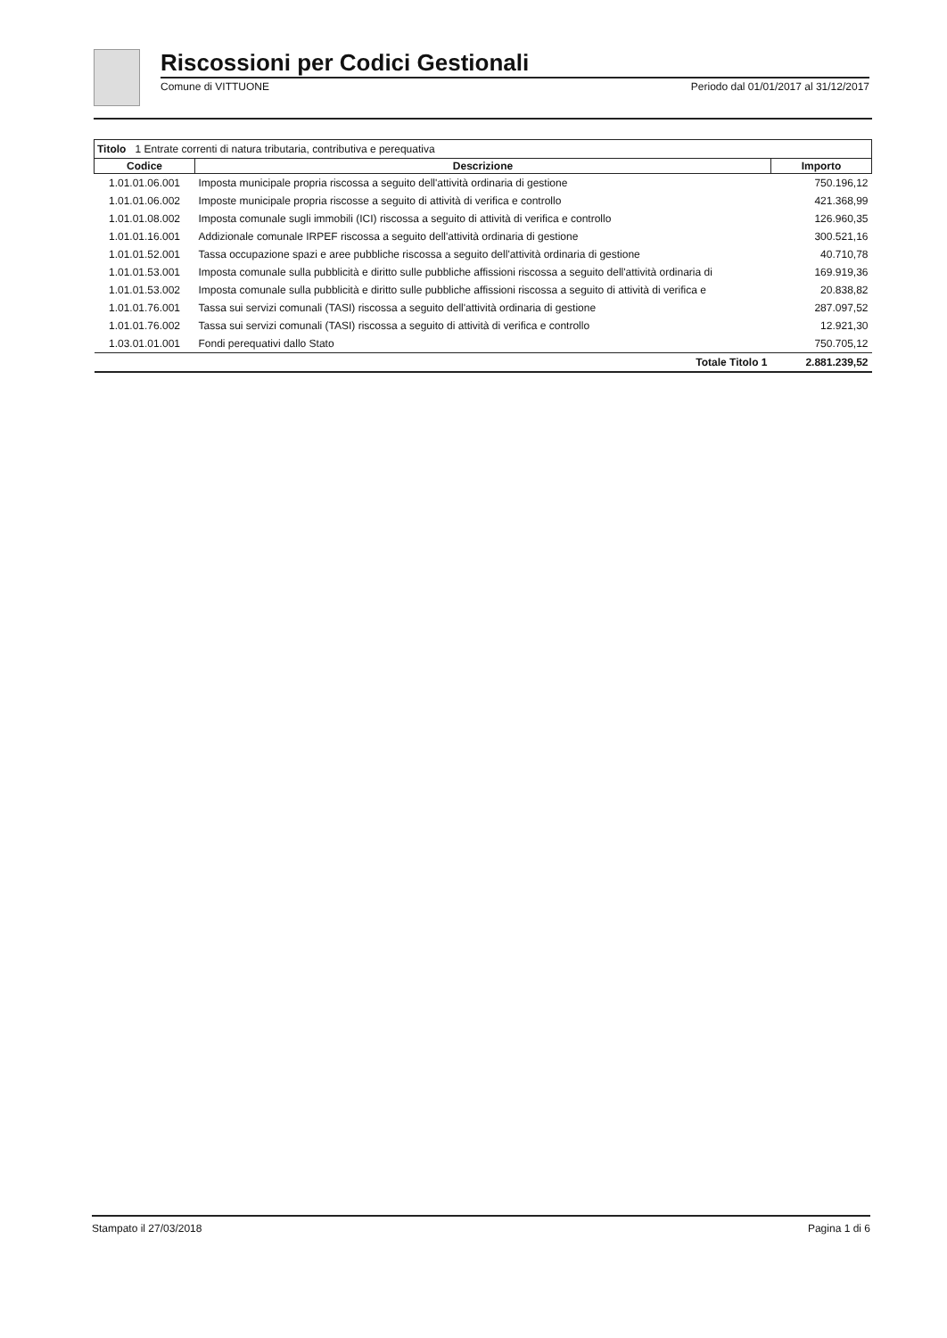Riscossioni per Codici Gestionali
Comune di VITTUONE Periodo dal 01/01/2017 al 31/12/2017
| Titolo 1 Entrate correnti di natura tributaria, contributiva e perequativa | | |
| Codice | Descrizione | Importo |
| 1.01.01.06.001 | Imposta municipale propria riscossa a seguito dell'attività ordinaria di gestione | 750.196,12 |
| 1.01.01.06.002 | Imposte municipale propria riscosse a seguito di attività di verifica e controllo | 421.368,99 |
| 1.01.01.08.002 | Imposta comunale sugli immobili (ICI) riscossa a seguito di attività di verifica e controllo | 126.960,35 |
| 1.01.01.16.001 | Addizionale comunale IRPEF riscossa a seguito dell'attività ordinaria di gestione | 300.521,16 |
| 1.01.01.52.001 | Tassa occupazione spazi e aree pubbliche riscossa a seguito dell'attività ordinaria di gestione | 40.710,78 |
| 1.01.01.53.001 | Imposta comunale sulla pubblicità e diritto sulle pubbliche affissioni riscossa a seguito dell'attività ordinaria di | 169.919,36 |
| 1.01.01.53.002 | Imposta comunale sulla pubblicità e diritto sulle pubbliche affissioni riscossa a seguito di attività di verifica e | 20.838,82 |
| 1.01.01.76.001 | Tassa sui servizi comunali (TASI) riscossa a seguito dell'attività ordinaria di gestione | 287.097,52 |
| 1.01.01.76.002 | Tassa sui servizi comunali (TASI) riscossa a seguito di attività di verifica e controllo | 12.921,30 |
| 1.03.01.01.001 | Fondi perequativi dallo Stato | 750.705,12 |
| | Totale Titolo 1 | 2.881.239,52 |
Stampato il 27/03/2018 Pagina 1 di 6